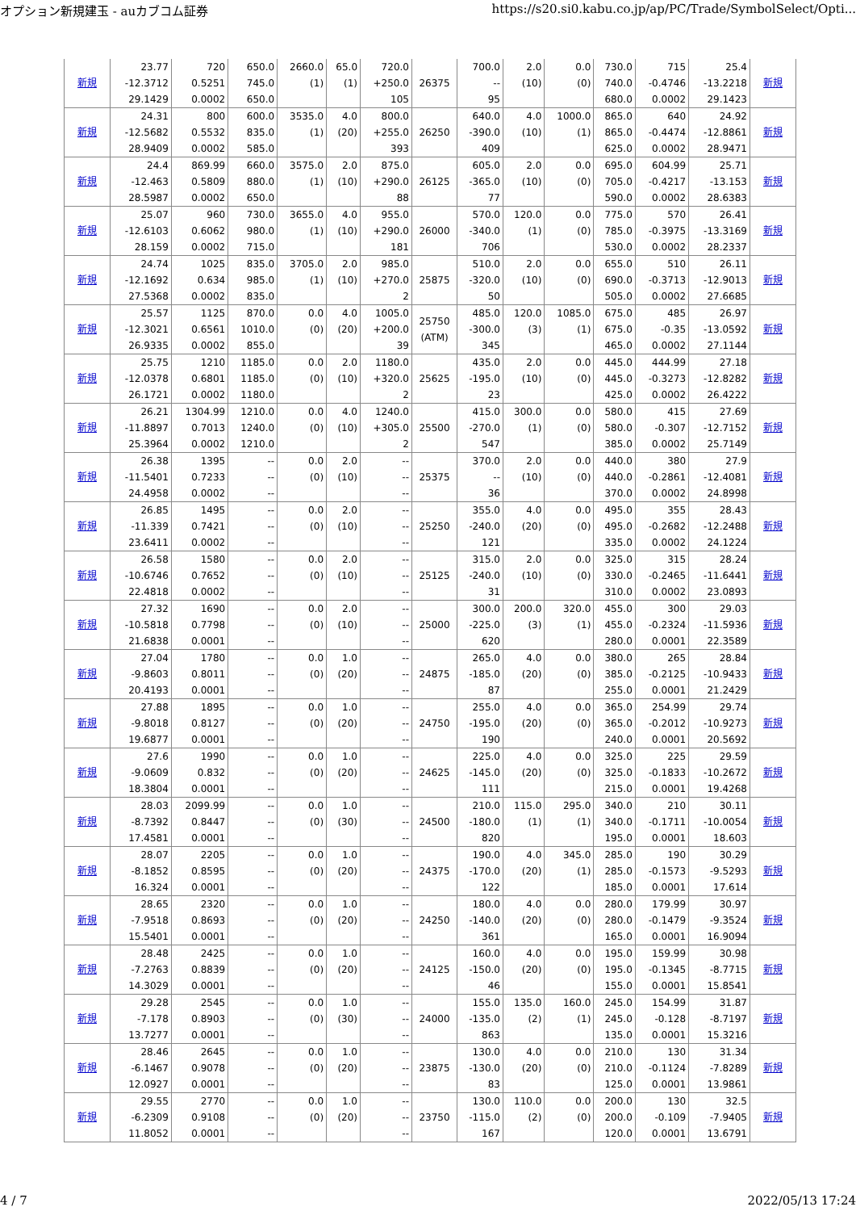オプション新規建玉 - auカブコム証券 https://s20.si0.kabu.co.jp/ap/PC/Trade/SymbolSelect/Opti...
| 新規 | 23.77 -12.3712 29.1429 | 720 0.5251 0.0002 | 650.0 745.0 650.0 | 2660.0 (1) | 65.0 (1) | 720.0 +250.0 105 | 26375 | 700.0 -- 95 | 2.0 (10) | 0.0 (0) | 730.0 740.0 680.0 | 715 -0.4746 0.0002 | 25.4 -13.2218 29.1423 | 新規 |
| 新規 | 24.31 -12.5682 28.9409 | 800 0.5532 0.0002 | 600.0 835.0 585.0 | 3535.0 (1) | 4.0 (20) | 800.0 +255.0 393 | 26250 | 640.0 -390.0 409 | 4.0 (10) | 1000.0 (1) | 865.0 865.0 625.0 | 640 -0.4474 0.0002 | 24.92 -12.8861 28.9471 | 新規 |
| 新規 | 24.4 -12.463 28.5987 | 869.99 0.5809 0.0002 | 660.0 880.0 650.0 | 3575.0 (1) | 2.0 (10) | 875.0 +290.0 88 | 26125 | 605.0 -365.0 77 | 2.0 (10) | 0.0 (0) | 695.0 705.0 590.0 | 604.99 -0.4217 0.0002 | 25.71 -13.153 28.6383 | 新規 |
| 新規 | 25.07 -12.6103 28.159 | 960 0.6062 0.0002 | 730.0 980.0 715.0 | 3655.0 (1) | 4.0 (10) | 955.0 +290.0 181 | 26000 | 570.0 -340.0 706 | 120.0 (1) | 0.0 (0) | 775.0 785.0 530.0 | 570 -0.3975 0.0002 | 26.41 -13.3169 28.2337 | 新規 |
| 新規 | 24.74 -12.1692 27.5368 | 1025 0.634 0.0002 | 835.0 985.0 835.0 | 3705.0 (1) | 2.0 (10) | 985.0 +270.0 2 | 25875 | 510.0 -320.0 50 | 2.0 (10) | 0.0 (0) | 655.0 690.0 505.0 | 510 -0.3713 0.0002 | 26.11 -12.9013 27.6685 | 新規 |
| 新規 | 25.57 -12.3021 26.9335 | 1125 0.6561 0.0002 | 870.0 1010.0 855.0 | 0.0 (0) | 4.0 (20) | 1005.0 +200.0 39 | 25750 (ATM) | 485.0 -300.0 345 | 120.0 (3) | 1085.0 (1) | 675.0 675.0 465.0 | 485 -0.35 0.0002 | 26.97 -13.0592 27.1144 | 新規 |
| 新規 | 25.75 -12.0378 26.1721 | 1210 0.6801 0.0002 | 1185.0 1185.0 1180.0 | 0.0 (0) | 2.0 (10) | 1180.0 +320.0 2 | 25625 | 435.0 -195.0 23 | 2.0 (10) | 0.0 (0) | 445.0 445.0 425.0 | 444.99 -0.3273 0.0002 | 27.18 -12.8282 26.4222 | 新規 |
| 新規 | 26.21 -11.8897 25.3964 | 1304.99 0.7013 0.0002 | 1210.0 1240.0 1210.0 | 0.0 (0) | 4.0 (10) | 1240.0 +305.0 2 | 25500 | 415.0 -270.0 547 | 300.0 (1) | 0.0 (0) | 580.0 580.0 385.0 | 415 -0.307 0.0002 | 27.69 -12.7152 25.7149 | 新規 |
| 新規 | 26.38 -11.5401 24.4958 | 1395 0.7233 0.0002 | -- -- -- | 0.0 (0) | 2.0 (10) | -- -- -- | 25375 | 370.0 -- 36 | 2.0 (10) | 0.0 (0) | 440.0 440.0 370.0 | 380 -0.2861 0.0002 | 27.9 -12.4081 24.8998 | 新規 |
| 新規 | 26.85 -11.339 23.6411 | 1495 0.7421 0.0002 | -- -- -- | 0.0 (0) | 2.0 (10) | -- -- -- | 25250 | 355.0 -240.0 121 | 4.0 (20) | 0.0 (0) | 495.0 495.0 335.0 | 355 -0.2682 0.0002 | 28.43 -12.2488 24.1224 | 新規 |
| 新規 | 26.58 -10.6746 22.4818 | 1580 0.7652 0.0002 | -- -- -- | 0.0 (0) | 2.0 (10) | -- -- -- | 25125 | 315.0 -240.0 31 | 2.0 (10) | 0.0 (0) | 325.0 330.0 310.0 | 315 -0.2465 0.0002 | 28.24 -11.6441 23.0893 | 新規 |
| 新規 | 27.32 -10.5818 21.6838 | 1690 0.7798 0.0001 | -- -- -- | 0.0 (0) | 2.0 (10) | -- -- -- | 25000 | 300.0 -225.0 620 | 200.0 (3) | 320.0 (1) | 455.0 455.0 280.0 | 300 -0.2324 0.0001 | 29.03 -11.5936 22.3589 | 新規 |
| 新規 | 27.04 -9.8603 20.4193 | 1780 0.8011 0.0001 | -- -- -- | 0.0 (0) | 1.0 (20) | -- -- -- | 24875 | 265.0 -185.0 87 | 4.0 (20) | 0.0 (0) | 380.0 385.0 255.0 | 265 -0.2125 0.0001 | 28.84 -10.9433 21.2429 | 新規 |
| 新規 | 27.88 -9.8018 19.6877 | 1895 0.8127 0.0001 | -- -- -- | 0.0 (0) | 1.0 (20) | -- -- -- | 24750 | 255.0 -195.0 190 | 4.0 (20) | 0.0 (0) | 365.0 365.0 240.0 | 254.99 -0.2012 0.0001 | 29.74 -10.9273 20.5692 | 新規 |
| 新規 | 27.6 -9.0609 18.3804 | 1990 0.832 0.0001 | -- -- -- | 0.0 (0) | 1.0 (20) | -- -- -- | 24625 | 225.0 -145.0 111 | 4.0 (20) | 0.0 (0) | 325.0 325.0 215.0 | 225 -0.1833 0.0001 | 29.59 -10.2672 19.4268 | 新規 |
| 新規 | 28.03 -8.7392 17.4581 | 2099.99 0.8447 0.0001 | -- -- -- | 0.0 (0) | 1.0 (30) | -- -- -- | 24500 | 210.0 -180.0 820 | 115.0 (1) | 295.0 (1) | 340.0 340.0 195.0 | 210 -0.1711 0.0001 | 30.11 -10.0054 18.603 | 新規 |
| 新規 | 28.07 -8.1852 16.324 | 2205 0.8595 0.0001 | -- -- -- | 0.0 (0) | 1.0 (20) | -- -- -- | 24375 | 190.0 -170.0 122 | 4.0 (20) | 345.0 (1) | 285.0 285.0 185.0 | 190 -0.1573 0.0001 | 30.29 -9.5293 17.614 | 新規 |
| 新規 | 28.65 -7.9518 15.5401 | 2320 0.8693 0.0001 | -- -- -- | 0.0 (0) | 1.0 (20) | -- -- -- | 24250 | 180.0 -140.0 361 | 4.0 (20) | 0.0 (0) | 280.0 280.0 165.0 | 179.99 -0.1479 0.0001 | 30.97 -9.3524 16.9094 | 新規 |
| 新規 | 28.48 -7.2763 14.3029 | 2425 0.8839 0.0001 | -- -- -- | 0.0 (0) | 1.0 (20) | -- -- -- | 24125 | 160.0 -150.0 46 | 4.0 (20) | 0.0 (0) | 195.0 195.0 155.0 | 159.99 -0.1345 0.0001 | 30.98 -8.7715 15.8541 | 新規 |
| 新規 | 29.28 -7.178 13.7277 | 2545 0.8903 0.0001 | -- -- -- | 0.0 (0) | 1.0 (30) | -- -- -- | 24000 | 155.0 -135.0 863 | 135.0 (2) | 160.0 (1) | 245.0 245.0 135.0 | 154.99 -0.128 0.0001 | 31.87 -8.7197 15.3216 | 新規 |
| 新規 | 28.46 -6.1467 12.0927 | 2645 0.9078 0.0001 | -- -- -- | 0.0 (0) | 1.0 (20) | -- -- -- | 23875 | 130.0 -130.0 83 | 4.0 (20) | 0.0 (0) | 210.0 210.0 125.0 | 130 -0.1124 0.0001 | 31.34 -7.8289 13.9861 | 新規 |
| 新規 | 29.55 -6.2309 11.8052 | 2770 0.9108 0.0001 | -- -- -- | 0.0 (0) | 1.0 (20) | -- -- -- | 23750 | 130.0 -115.0 167 | 110.0 (2) | 0.0 (0) | 200.0 200.0 120.0 | 130 -0.109 0.0001 | 32.5 -7.9405 13.6791 | 新規 |
4 / 7 2022/05/13 17:24